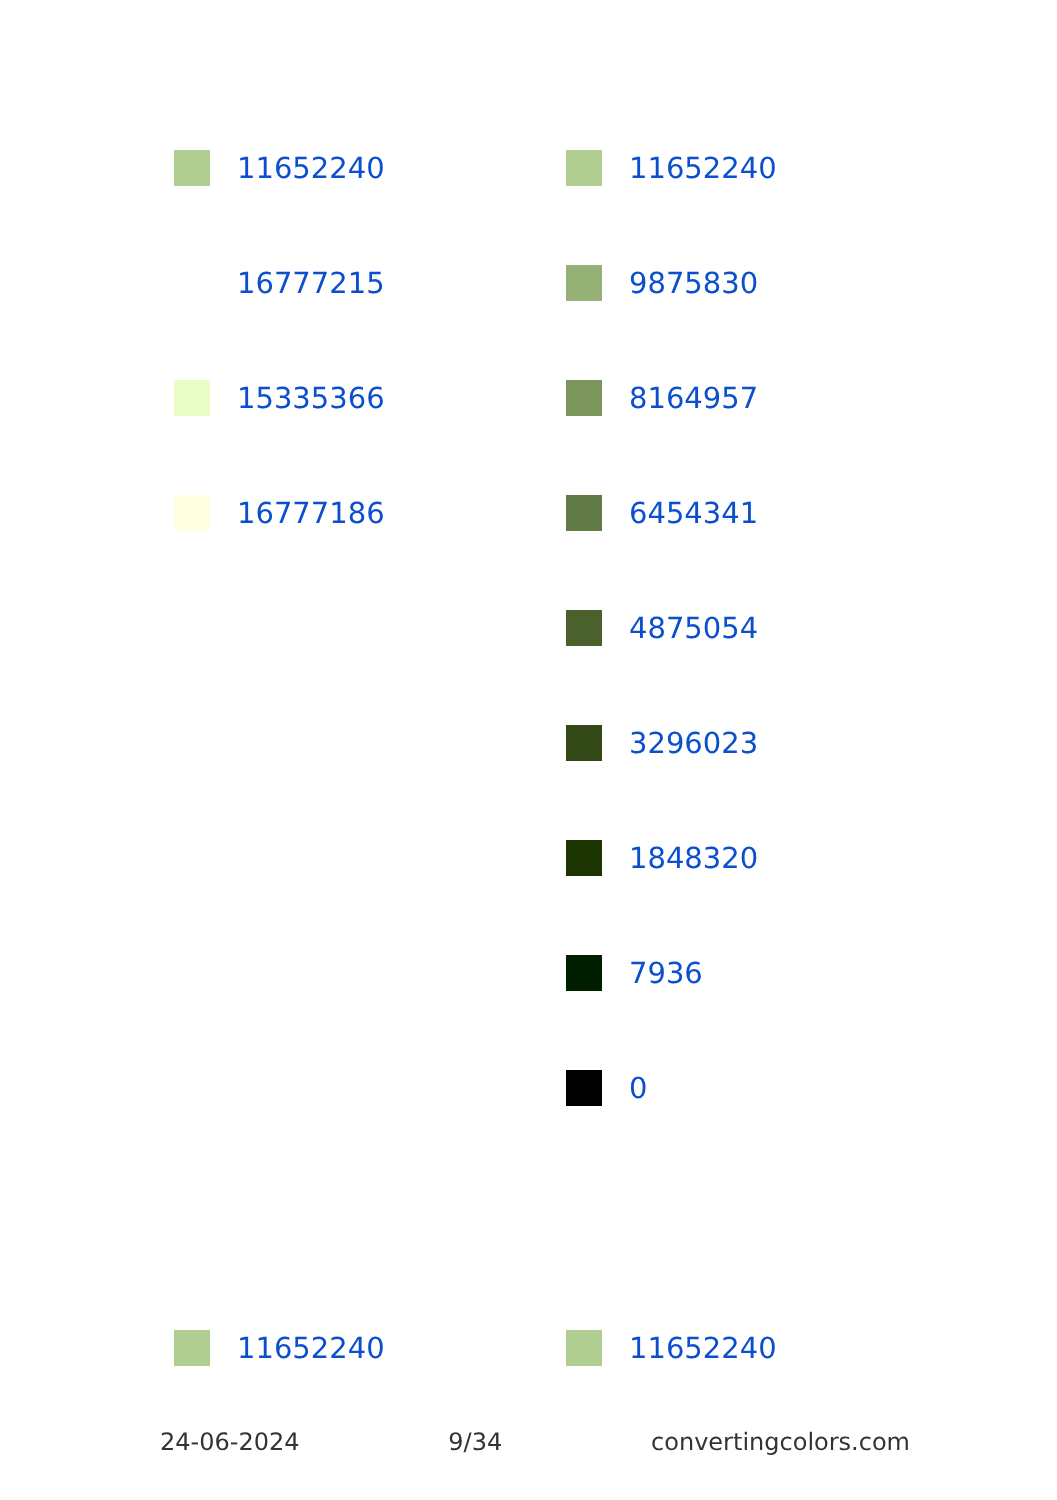11652240
16777215
15335366
16777186
11652240
9875830
8164957
6454341
4875054
3296023
1848320
7936
0
11652240 11652240
24-06-2024 9/34 convertingcolors.com